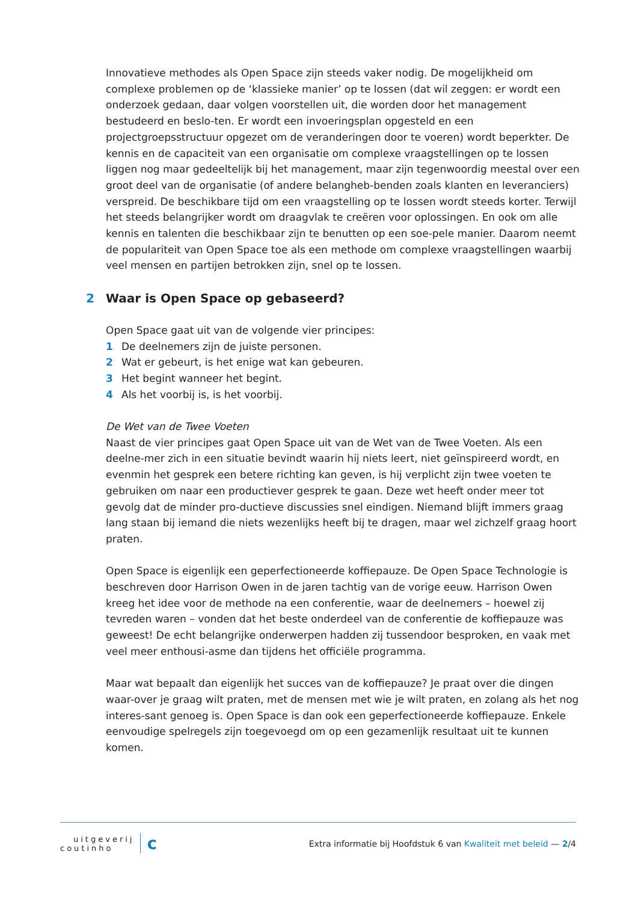Innovatieve methodes als Open Space zijn steeds vaker nodig. De mogelijkheid om complexe problemen op de ‘klassieke manier’ op te lossen (dat wil zeggen: er wordt een onderzoek gedaan, daar volgen voorstellen uit, die worden door het management bestudeerd en beslo-ten. Er wordt een invoeringsplan opgesteld en een projectgroepsstructuur opgezet om de veranderingen door te voeren) wordt beperkter. De kennis en de capaciteit van een organisatie om complexe vraagstellingen op te lossen liggen nog maar gedeeltelijk bij het management, maar zijn tegenwoordig meestal over een groot deel van de organisatie (of andere belangheb-benden zoals klanten en leveranciers) verspreid. De beschikbare tijd om een vraagstelling op te lossen wordt steeds korter. Terwijl het steeds belangrijker wordt om draagvlak te creëren voor oplossingen. En ook om alle kennis en talenten die beschikbaar zijn te benutten op een soe-pele manier. Daarom neemt de populariteit van Open Space toe als een methode om complexe vraagstellingen waarbij veel mensen en partijen betrokken zijn, snel op te lossen.
2 Waar is Open Space op gebaseerd?
Open Space gaat uit van de volgende vier principes:
1 De deelnemers zijn de juiste personen.
2 Wat er gebeurt, is het enige wat kan gebeuren.
3 Het begint wanneer het begint.
4 Als het voorbij is, is het voorbij.
De Wet van de Twee Voeten
Naast de vier principes gaat Open Space uit van de Wet van de Twee Voeten. Als een deelne-mer zich in een situatie bevindt waarin hij niets leert, niet geïnspireerd wordt, en evenmin het gesprek een betere richting kan geven, is hij verplicht zijn twee voeten te gebruiken om naar een productiever gesprek te gaan. Deze wet heeft onder meer tot gevolg dat de minder pro-ductieve discussies snel eindigen. Niemand blijft immers graag lang staan bij iemand die niets wezenlijks heeft bij te dragen, maar wel zichzelf graag hoort praten.
Open Space is eigenlijk een geperfectioneerde koffiepauze. De Open Space Technologie is beschreven door Harrison Owen in de jaren tachtig van de vorige eeuw. Harrison Owen kreeg het idee voor de methode na een conferentie, waar de deelnemers – hoewel zij tevreden waren – vonden dat het beste onderdeel van de conferentie de koffiepauze was geweest! De echt belangrijke onderwerpen hadden zij tussendoor besproken, en vaak met veel meer enthousi-asme dan tijdens het officiële programma.
Maar wat bepaalt dan eigenlijk het succes van de koffiepauze? Je praat over die dingen waar-over je graag wilt praten, met de mensen met wie je wilt praten, en zolang als het nog interes-sant genoeg is. Open Space is dan ook een geperfectioneerde koffiepauze. Enkele eenvoudige spelregels zijn toegevoegd om op een gezamenlijk resultaat uit te kunnen komen.
uitgeverij
coutinho
c
Extra informatie bij Hoofdstuk 6 van Kwaliteit met beleid — 2/4